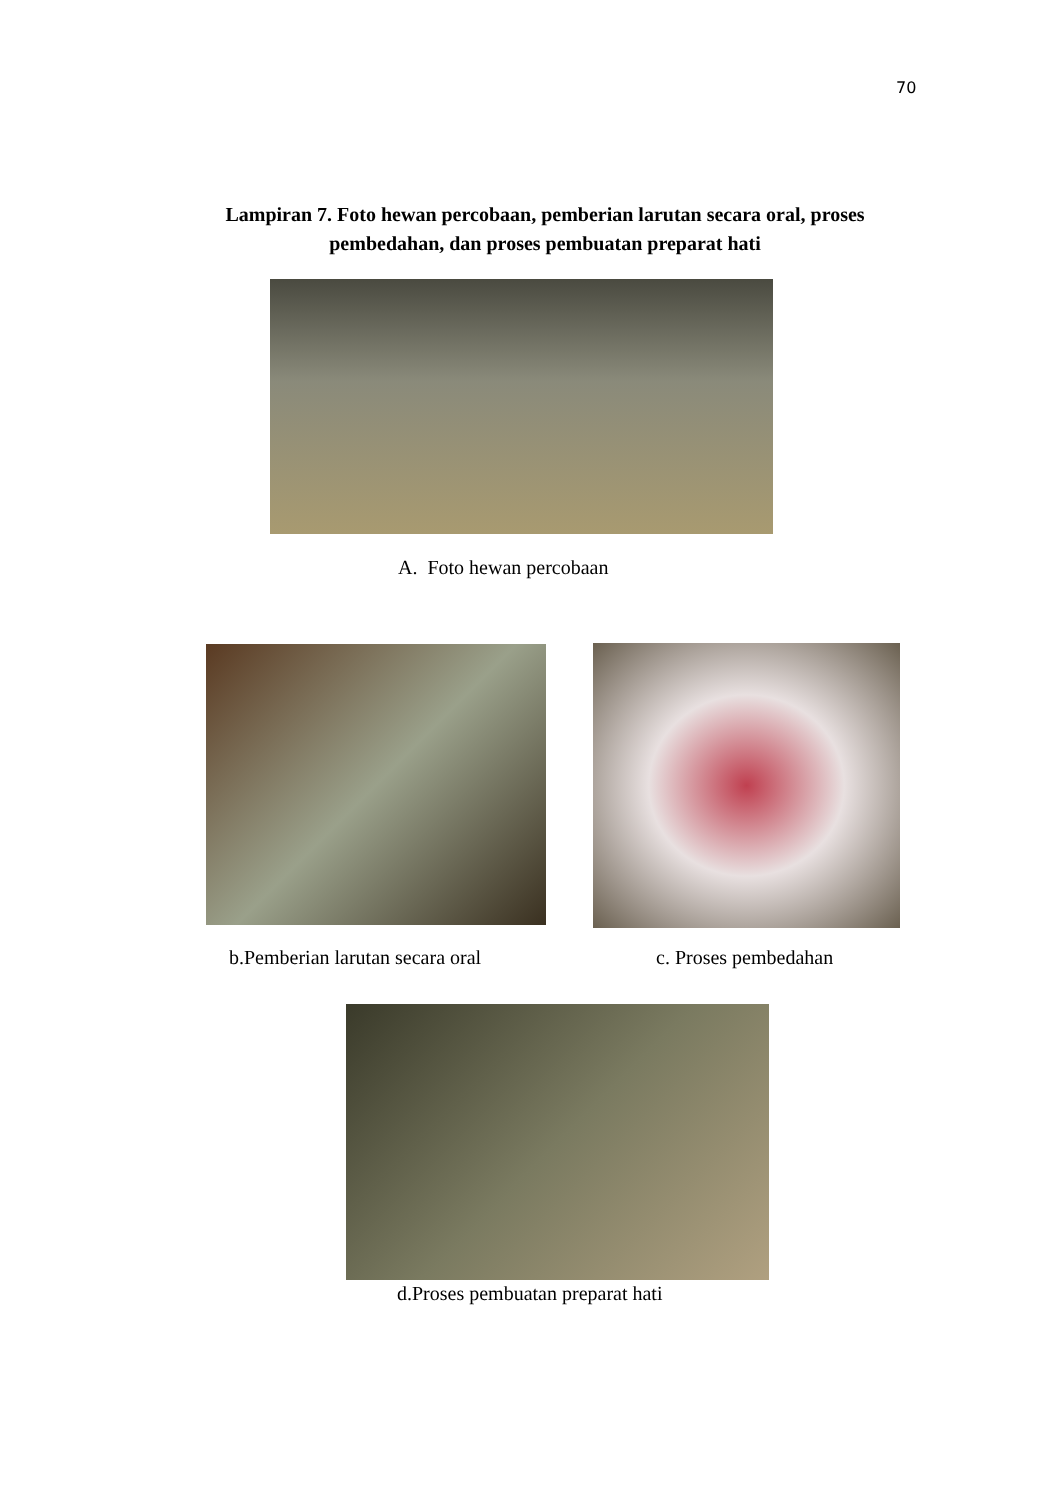70
Lampiran 7. Foto hewan percobaan, pemberian larutan secara oral, proses pembedahan, dan proses pembuatan preparat hati
A. Foto hewan percobaan
b.Pemberian larutan secara oral
c. Proses pembedahan
d.Proses pembuatan preparat hati